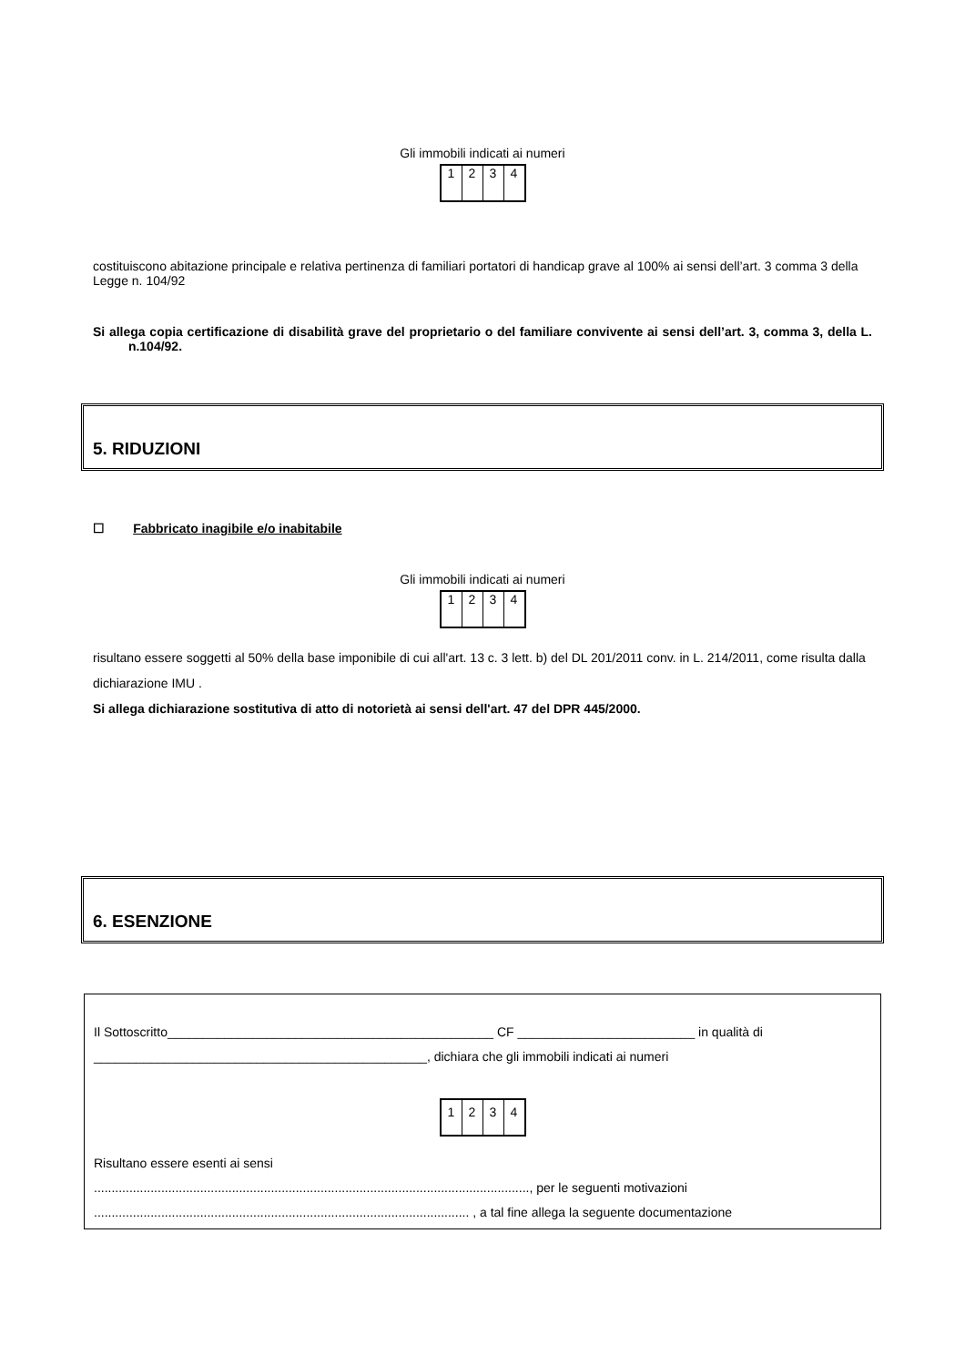Gli immobili indicati ai numeri
| 1 | 2 | 3 | 4 |
costituiscono abitazione principale e relativa pertinenza di familiari portatori di handicap grave al 100% ai sensi dell’art. 3 comma 3 della Legge n. 104/92
Si allega copia certificazione di disabilità grave del proprietario o del familiare convivente ai sensi dell’art. 3, comma 3, della L. n.104/92.
5. RIDUZIONI
☐ Fabbricato inagibile e/o inabitabile
Gli immobili indicati ai numeri
| 1 | 2 | 3 | 4 |
risultano essere soggetti al 50% della base imponibile di cui all'art. 13 c. 3 lett. b) del DL 201/2011 conv. in L. 214/2011, come risulta dalla dichiarazione IMU .
Si allega dichiarazione sostitutiva di atto di notorietà ai sensi dell'art. 47 del DPR 445/2000.
6. ESENZIONE
Il Sottoscritto______________________________________________ CF _________________________ in qualità di _______________________________________________, dichiara che gli immobili indicati ai numeri
| 1 | 2 | 3 | 4 |
Risultano essere esenti ai sensi
..........................................................................................................................., per le seguenti motivazioni
.......................................................................................................... , a tal fine allega la seguente documentazione